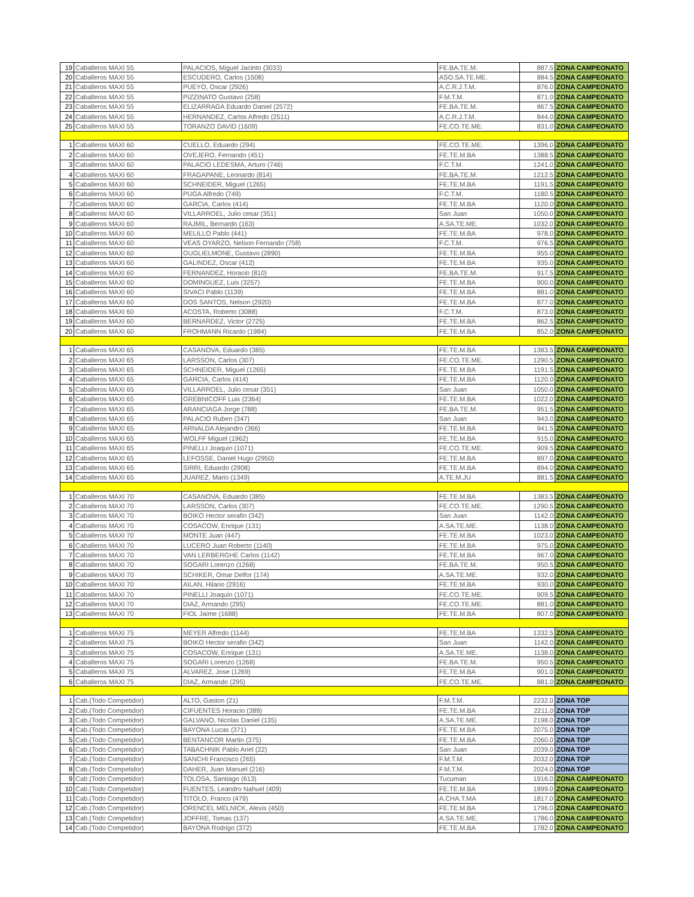| 19 | Caballeros MAXI 55 | PALACIOS, Miguel Jacinto (3033) | FE.BA.TE.M. | 887.5 | ZONA CAMPEONATO |
| 20 | Caballeros MAXI 55 | ESCUDERO, Carlos (1508) | ASO.SA.TE.ME. | 884.5 | ZONA CAMPEONATO |
| 21 | Caballeros MAXI 55 | PUEYO, Oscar (2926) | A.C.R.J.T.M. | 876.0 | ZONA CAMPEONATO |
| 22 | Caballeros MAXI 55 | PIZZINATO Gustavo (258) | F.M.T.M. | 871.0 | ZONA CAMPEONATO |
| 23 | Caballeros MAXI 55 | ELIZARRAGA Eduardo Daniel (2572) | FE.BA.TE.M. | 867.5 | ZONA CAMPEONATO |
| 24 | Caballeros MAXI 55 | HERNANDEZ, Carlos Alfredo (2511) | A.C.R.J.T.M. | 844.0 | ZONA CAMPEONATO |
| 25 | Caballeros MAXI 55 | TORANZO DAVID (1609) | FE.CO.TE.ME. | 831.0 | ZONA CAMPEONATO |
| 1 | Caballeros MAXI 60 | CUELLO, Eduardo (294) | FE.CO.TE.ME. | 1396.0 | ZONA CAMPEONATO |
| 2 | Caballeros MAXI 60 | OVEJERO, Fernando (451) | FE.TE.M.BA | 1388.5 | ZONA CAMPEONATO |
| 3 | Caballeros MAXI 60 | PALACIO LEDESMA, Arturo (746) | F.C.T.M. | 1241.0 | ZONA CAMPEONATO |
| 4 | Caballeros MAXI 60 | FRAGAPANE, Leonardo (814) | FE.BA.TE.M. | 1212.5 | ZONA CAMPEONATO |
| 5 | Caballeros MAXI 60 | SCHNEIDER, Miguel (1265) | FE.TE.M.BA | 1191.5 | ZONA CAMPEONATO |
| 6 | Caballeros MAXI 60 | PUGA Alfredo (749) | F.C.T.M. | 1180.5 | ZONA CAMPEONATO |
| 7 | Caballeros MAXI 60 | GARCIA, Carlos (414) | FE.TE.M.BA | 1120.0 | ZONA CAMPEONATO |
| 8 | Caballeros MAXI 60 | VILLARROEL, Julio cesar (351) | San Juan | 1050.0 | ZONA CAMPEONATO |
| 9 | Caballeros MAXI 60 | RAJMIL, Bernardo (163) | A.SA.TE.ME. | 1032.0 | ZONA CAMPEONATO |
| 10 | Caballeros MAXI 60 | MELILLO Pablo (441) | FE.TE.M.BA | 978.0 | ZONA CAMPEONATO |
| 11 | Caballeros MAXI 60 | VEAS OYARZO, Nelson Fernando (758) | F.C.T.M. | 976.5 | ZONA CAMPEONATO |
| 12 | Caballeros MAXI 60 | GUGLIELMONE, Gustavo (2890) | FE.TE.M.BA | 955.0 | ZONA CAMPEONATO |
| 13 | Caballeros MAXI 60 | GALINDEZ, Oscar (412) | FE.TE.M.BA | 935.0 | ZONA CAMPEONATO |
| 14 | Caballeros MAXI 60 | FERNANDEZ, Horacio (810) | FE.BA.TE.M. | 917.5 | ZONA CAMPEONATO |
| 15 | Caballeros MAXI 60 | DOMINGUEZ, Luis (3257) | FE.TE.M.BA | 900.0 | ZONA CAMPEONATO |
| 16 | Caballeros MAXI 60 | SIVACI Pablo (1139) | FE.TE.M.BA | 881.0 | ZONA CAMPEONATO |
| 17 | Caballeros MAXI 60 | DOS SANTOS, Nelson (2920) | FE.TE.M.BA | 877.0 | ZONA CAMPEONATO |
| 18 | Caballeros MAXI 60 | ACOSTA, Roberto (3088) | F.C.T.M. | 873.0 | ZONA CAMPEONATO |
| 19 | Caballeros MAXI 60 | BERNARDEZ, Victor (2725) | FE.TE.M.BA | 862.5 | ZONA CAMPEONATO |
| 20 | Caballeros MAXI 60 | FROHMANN Ricardo (1984) | FE.TE.M.BA | 852.0 | ZONA CAMPEONATO |
| 1 | Caballeros MAXI 65 | CASANOVA, Eduardo (385) | FE.TE.M.BA | 1383.5 | ZONA CAMPEONATO |
| 2 | Caballeros MAXI 65 | LARSSON, Carlos (307) | FE.CO.TE.ME. | 1290.5 | ZONA CAMPEONATO |
| 3 | Caballeros MAXI 65 | SCHNEIDER, Miguel (1265) | FE.TE.M.BA | 1191.5 | ZONA CAMPEONATO |
| 4 | Caballeros MAXI 65 | GARCIA, Carlos (414) | FE.TE.M.BA | 1120.0 | ZONA CAMPEONATO |
| 5 | Caballeros MAXI 65 | VILLARROEL, Julio cesar (351) | San Juan | 1050.0 | ZONA CAMPEONATO |
| 6 | Caballeros MAXI 65 | GREBNICOFF Luis (2364) | FE.TE.M.BA | 1022.0 | ZONA CAMPEONATO |
| 7 | Caballeros MAXI 65 | ARANCIAGA Jorge (788) | FE.BA.TE.M. | 951.5 | ZONA CAMPEONATO |
| 8 | Caballeros MAXI 65 | PALACIO Ruben (347) | San Juan | 943.0 | ZONA CAMPEONATO |
| 9 | Caballeros MAXI 65 | ARNALDA Alejandro (366) | FE.TE.M.BA | 941.5 | ZONA CAMPEONATO |
| 10 | Caballeros MAXI 65 | WOLFF Miguel (1962) | FE.TE.M.BA | 915.0 | ZONA CAMPEONATO |
| 11 | Caballeros MAXI 65 | PINELLI Joaquin (1071) | FE.CO.TE.ME. | 909.5 | ZONA CAMPEONATO |
| 12 | Caballeros MAXI 65 | LEFOSSE, Daniel Hugo (2950) | FE.TE.M.BA | 897.0 | ZONA CAMPEONATO |
| 13 | Caballeros MAXI 65 | SIRRI, Eduardo (2908) | FE.TE.M.BA | 894.0 | ZONA CAMPEONATO |
| 14 | Caballeros MAXI 65 | JUAREZ, Mario (1349) | A.TE.M.JU | 881.5 | ZONA CAMPEONATO |
| 1 | Caballeros MAXI 70 | CASANOVA, Eduardo (385) | FE.TE.M.BA | 1383.5 | ZONA CAMPEONATO |
| 2 | Caballeros MAXI 70 | LARSSON, Carlos (307) | FE.CO.TE.ME. | 1290.5 | ZONA CAMPEONATO |
| 3 | Caballeros MAXI 70 | BOIKO Hector serafin (342) | San Juan | 1142.0 | ZONA CAMPEONATO |
| 4 | Caballeros MAXI 70 | COSACOW, Enrique (131) | A.SA.TE.ME. | 1138.0 | ZONA CAMPEONATO |
| 5 | Caballeros MAXI 70 | MONTE Juan (447) | FE.TE.M.BA | 1023.0 | ZONA CAMPEONATO |
| 6 | Caballeros MAXI 70 | LUCERO Juan Roberto (1140) | FE.TE.M.BA | 975.0 | ZONA CAMPEONATO |
| 7 | Caballeros MAXI 70 | VAN LERBERGHE Carlos (1142) | FE.TE.M.BA | 967.0 | ZONA CAMPEONATO |
| 8 | Caballeros MAXI 70 | SOGARI Lorenzo (1268) | FE.BA.TE.M. | 950.5 | ZONA CAMPEONATO |
| 9 | Caballeros MAXI 70 | SCHIKER, Omar Delfor (174) | A.SA.TE.ME. | 932.0 | ZONA CAMPEONATO |
| 10 | Caballeros MAXI 70 | AILAN, Hilario (2916) | FE.TE.M.BA | 930.0 | ZONA CAMPEONATO |
| 11 | Caballeros MAXI 70 | PINELLI Joaquin (1071) | FE.CO.TE.ME. | 909.5 | ZONA CAMPEONATO |
| 12 | Caballeros MAXI 70 | DIAZ, Armando (295) | FE.CO.TE.ME. | 881.0 | ZONA CAMPEONATO |
| 13 | Caballeros MAXI 70 | FIOL Jaime (1688) | FE.TE.M.BA | 807.0 | ZONA CAMPEONATO |
| 1 | Caballeros MAXI 75 | MEYER Alfredo (1144) | FE.TE.M.BA | 1332.5 | ZONA CAMPEONATO |
| 2 | Caballeros MAXI 75 | BOIKO Hector serafin (342) | San Juan | 1142.0 | ZONA CAMPEONATO |
| 3 | Caballeros MAXI 75 | COSACOW, Enrique (131) | A.SA.TE.ME. | 1138.0 | ZONA CAMPEONATO |
| 4 | Caballeros MAXI 75 | SOGARI Lorenzo (1268) | FE.BA.TE.M. | 950.5 | ZONA CAMPEONATO |
| 5 | Caballeros MAXI 75 | ALVAREZ, Jose (1269) | FE.TE.M.BA | 901.0 | ZONA CAMPEONATO |
| 6 | Caballeros MAXI 75 | DIAZ, Armando (295) | FE.CO.TE.ME. | 881.0 | ZONA CAMPEONATO |
| 1 | Cab.(Todo Competidor) | ALTO, Gaston (21) | F.M.T.M. | 2232.0 | ZONA TOP |
| 2 | Cab.(Todo Competidor) | CIFUENTES Horacio (389) | FE.TE.M.BA | 2211.0 | ZONA TOP |
| 3 | Cab.(Todo Competidor) | GALVANO, Nicolas Daniel (135) | A.SA.TE.ME. | 2198.0 | ZONA TOP |
| 4 | Cab.(Todo Competidor) | BAYONA Lucas (371) | FE.TE.M.BA | 2075.0 | ZONA TOP |
| 5 | Cab.(Todo Competidor) | BENTANCOR Martin (375) | FE.TE.M.BA | 2060.0 | ZONA TOP |
| 6 | Cab.(Todo Competidor) | TABACHNIK Pablo Ariel (22) | San Juan | 2039.0 | ZONA TOP |
| 7 | Cab.(Todo Competidor) | SANCHI Francisco (265) | F.M.T.M. | 2032.0 | ZONA TOP |
| 8 | Cab.(Todo Competidor) | DAHER, Juan Manuel (216) | F.M.T.M. | 2024.0 | ZONA TOP |
| 9 | Cab.(Todo Competidor) | TOLOSA, Santiago (613) | Tucuman | 1916.0 | ZONA CAMPEONATO |
| 10 | Cab.(Todo Competidor) | FUENTES, Leandro Nahuel (409) | FE.TE.M.BA | 1899.0 | ZONA CAMPEONATO |
| 11 | Cab.(Todo Competidor) | TITOLO, Franco (479) | A.CHA.T.MA | 1817.0 | ZONA CAMPEONATO |
| 12 | Cab.(Todo Competidor) | ORENCEL MELNICK, Alexis (450) | FE.TE.M.BA | 1796.0 | ZONA CAMPEONATO |
| 13 | Cab.(Todo Competidor) | JOFFRE, Tomas (137) | A.SA.TE.ME. | 1786.0 | ZONA CAMPEONATO |
| 14 | Cab.(Todo Competidor) | BAYONA Rodrigo (372) | FE.TE.M.BA | 1782.0 | ZONA CAMPEONATO |